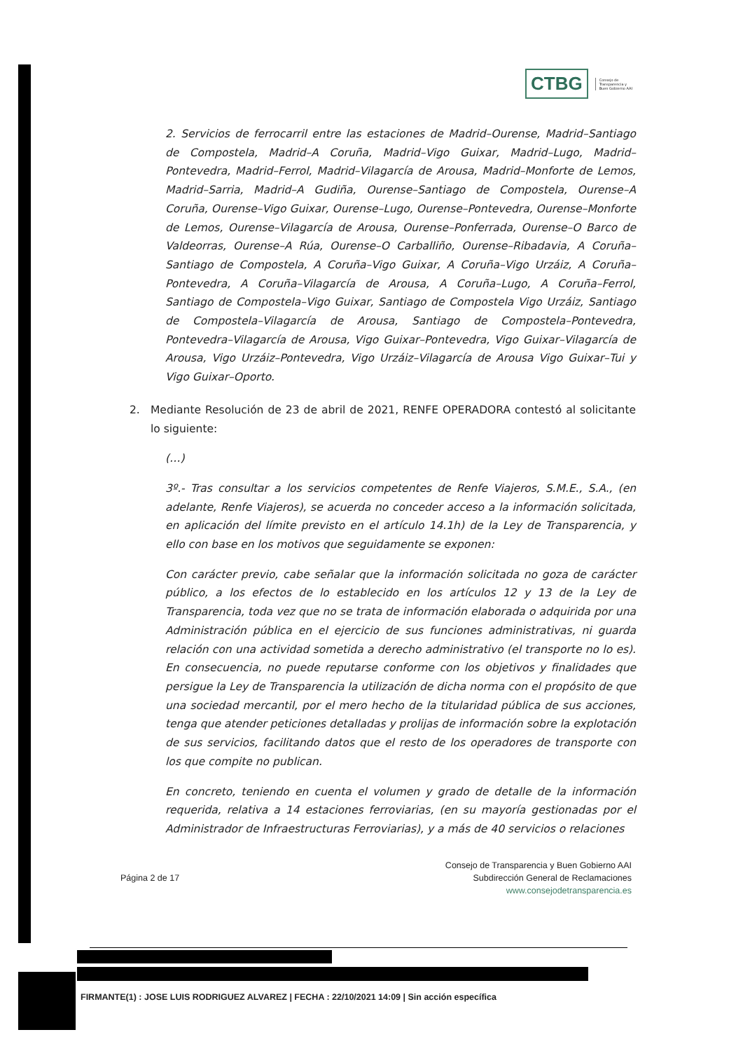CTBG
Consejo de
Transparencia y
Buen Gobierno AAI
2. Servicios de ferrocarril entre las estaciones de Madrid–Ourense, Madrid–Santiago de Compostela, Madrid–A Coruña, Madrid–Vigo Guixar, Madrid–Lugo, Madrid–Pontevedra, Madrid–Ferrol, Madrid–Vilagarcía de Arousa, Madrid–Monforte de Lemos, Madrid–Sarria, Madrid–A Gudiña, Ourense–Santiago de Compostela, Ourense–A Coruña, Ourense–Vigo Guixar, Ourense–Lugo, Ourense–Pontevedra, Ourense–Monforte de Lemos, Ourense–Vilagarcía de Arousa, Ourense–Ponferrada, Ourense–O Barco de Valdeorras, Ourense–A Rúa, Ourense–O Carballiño, Ourense–Ribadavia, A Coruña–Santiago de Compostela, A Coruña–Vigo Guixar, A Coruña–Vigo Urzáiz, A Coruña–Pontevedra, A Coruña–Vilagarcía de Arousa, A Coruña–Lugo, A Coruña–Ferrol, Santiago de Compostela–Vigo Guixar, Santiago de Compostela Vigo Urzáiz, Santiago de Compostela–Vilagarcía de Arousa, Santiago de Compostela–Pontevedra, Pontevedra–Vilagarcía de Arousa, Vigo Guixar–Pontevedra, Vigo Guixar–Vilagarcía de Arousa, Vigo Urzáiz–Pontevedra, Vigo Urzáiz–Vilagarcía de Arousa Vigo Guixar–Tui y Vigo Guixar–Oporto.
2. Mediante Resolución de 23 de abril de 2021, RENFE OPERADORA contestó al solicitante lo siguiente:
(…)
3º.- Tras consultar a los servicios competentes de Renfe Viajeros, S.M.E., S.A., (en adelante, Renfe Viajeros), se acuerda no conceder acceso a la información solicitada, en aplicación del límite previsto en el artículo 14.1h) de la Ley de Transparencia, y ello con base en los motivos que seguidamente se exponen:
Con carácter previo, cabe señalar que la información solicitada no goza de carácter público, a los efectos de lo establecido en los artículos 12 y 13 de la Ley de Transparencia, toda vez que no se trata de información elaborada o adquirida por una Administración pública en el ejercicio de sus funciones administrativas, ni guarda relación con una actividad sometida a derecho administrativo (el transporte no lo es). En consecuencia, no puede reputarse conforme con los objetivos y finalidades que persigue la Ley de Transparencia la utilización de dicha norma con el propósito de que una sociedad mercantil, por el mero hecho de la titularidad pública de sus acciones, tenga que atender peticiones detalladas y prolijas de información sobre la explotación de sus servicios, facilitando datos que el resto de los operadores de transporte con los que compite no publican.
En concreto, teniendo en cuenta el volumen y grado de detalle de la información requerida, relativa a 14 estaciones ferroviarias, (en su mayoría gestionadas por el Administrador de Infraestructuras Ferroviarias), y a más de 40 servicios o relaciones
Página 2 de 17
Consejo de Transparencia y Buen Gobierno AAI
Subdirección General de Reclamaciones
www.consejodetransparencia.es
FIRMANTE(1) : JOSE LUIS RODRIGUEZ ALVAREZ | FECHA : 22/10/2021 14:09 | Sin acción específica